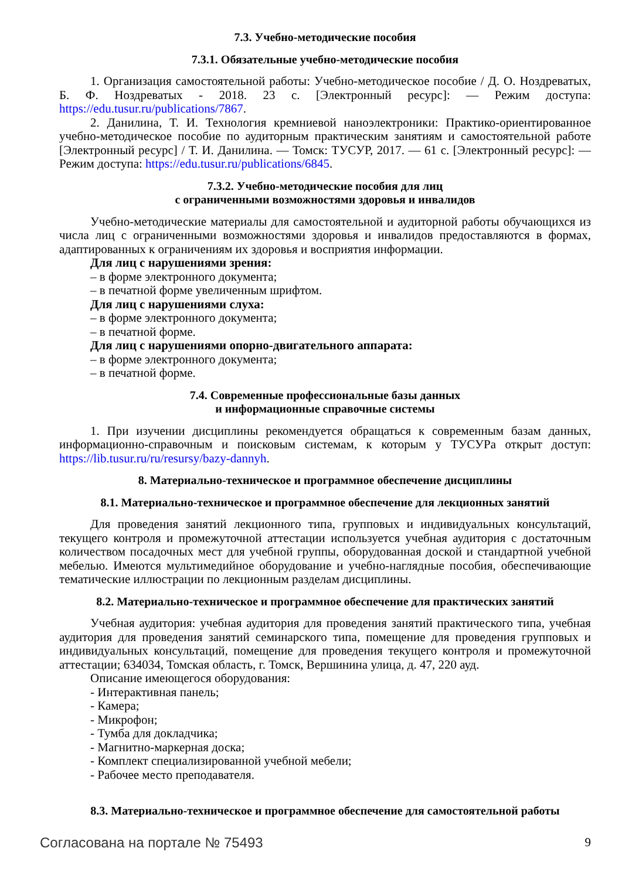7.3. Учебно-методические пособия
7.3.1. Обязательные учебно-методические пособия
1. Организация самостоятельной работы: Учебно-методическое пособие / Д. О. Ноздреватых, Б. Ф. Ноздреватых - 2018. 23 с. [Электронный ресурс]: — Режим доступа: https://edu.tusur.ru/publications/7867.
2. Данилина, Т. И. Технология кремниевой наноэлектроники: Практико-ориентированное учебно-методическое пособие по аудиторным практическим занятиям и самостоятельной работе [Электронный ресурс] / Т. И. Данилина. — Томск: ТУСУР, 2017. — 61 с. [Электронный ресурс]: — Режим доступа: https://edu.tusur.ru/publications/6845.
7.3.2. Учебно-методические пособия для лиц
с ограниченными возможностями здоровья и инвалидов
Учебно-методические материалы для самостоятельной и аудиторной работы обучающихся из числа лиц с ограниченными возможностями здоровья и инвалидов предоставляются в формах, адаптированных к ограничениям их здоровья и восприятия информации.
Для лиц с нарушениями зрения:
– в форме электронного документа;
– в печатной форме увеличенным шрифтом.
Для лиц с нарушениями слуха:
– в форме электронного документа;
– в печатной форме.
Для лиц с нарушениями опорно-двигательного аппарата:
– в форме электронного документа;
– в печатной форме.
7.4. Современные профессиональные базы данных
и информационные справочные системы
1. При изучении дисциплины рекомендуется обращаться к современным базам данных, информационно-справочным и поисковым системам, к которым у ТУСУРа открыт доступ: https://lib.tusur.ru/ru/resursy/bazy-dannyh.
8. Материально-техническое и программное обеспечение дисциплины
8.1. Материально-техническое и программное обеспечение для лекционных занятий
Для проведения занятий лекционного типа, групповых и индивидуальных консультаций, текущего контроля и промежуточной аттестации используется учебная аудитория с достаточным количеством посадочных мест для учебной группы, оборудованная доской и стандартной учебной мебелью. Имеются мультимедийное оборудование и учебно-наглядные пособия, обеспечивающие тематические иллюстрации по лекционным разделам дисциплины.
8.2. Материально-техническое и программное обеспечение для практических занятий
Учебная аудитория: учебная аудитория для проведения занятий практического типа, учебная аудитория для проведения занятий семинарского типа, помещение для проведения групповых и индивидуальных консультаций, помещение для проведения текущего контроля и промежуточной аттестации; 634034, Томская область, г. Томск, Вершинина улица, д. 47, 220 ауд.
Описание имеющегося оборудования:
- Интерактивная панель;
- Камера;
- Микрофон;
- Тумба для докладчика;
- Магнитно-маркерная доска;
- Комплект специализированной учебной мебели;
- Рабочее место преподавателя.
8.3. Материально-техническое и программное обеспечение для самостоятельной работы
Согласована на портале № 75493 9